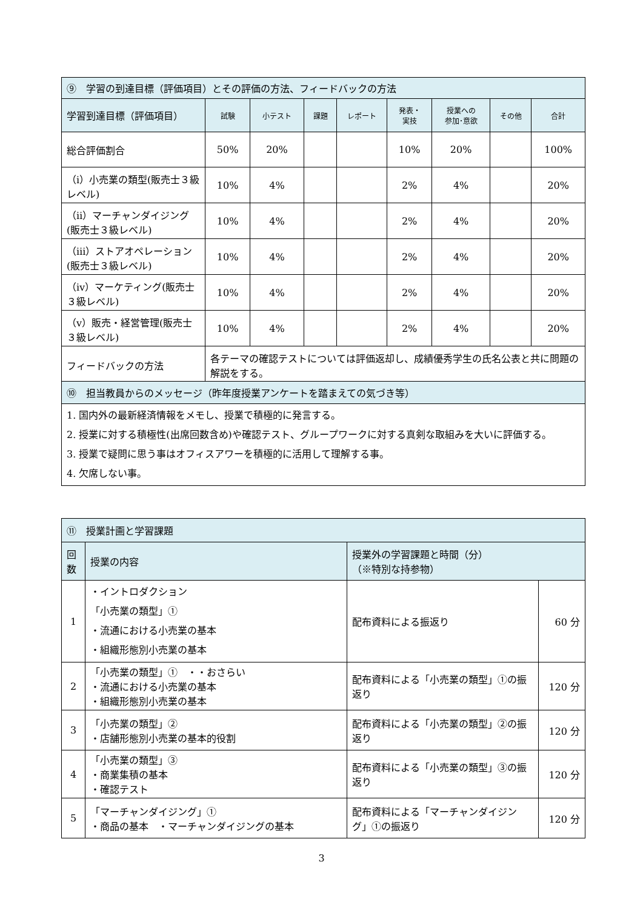| ⑨ 学習の到達目標（評価項目）とその評価の方法、フィードバックの方法 | | | | | | | | |
| --- | --- | --- | --- | --- | --- | --- | --- | --- |
| 学習到達目標（評価項目） | 試験 | 小テスト | 課題 | レポート | 発表・ 実技 | 授業への 参加･意欲 | その他 | 合計 |
| 総合評価割合 | 50% | 20% | | | 10% | 20% | | 100% |
| （ⅰ）小売業の類型(販売士３級レベル) | 10% | 4% | | | 2% | 4% | | 20% |
| （ⅱ）マーチャンダイジング(販売士３級レベル) | 10% | 4% | | | 2% | 4% | | 20% |
| （ⅲ）ストアオペレーション(販売士３級レベル) | 10% | 4% | | | 2% | 4% | | 20% |
| （ⅳ）マーケティング(販売士３級レベル) | 10% | 4% | | | 2% | 4% | | 20% |
| （ⅴ）販売・経営管理(販売士３級レベル) | 10% | 4% | | | 2% | 4% | | 20% |
| フィードバックの方法 | 各テーマの確認テストについては評価返却し、成績優秀学生の氏名公表と共に問題の解説をする。 | | | | | | | |
| ⑩ 担当教員からのメッセージ（昨年度授業アンケートを踏まえての気づき等） |
| --- |
| 1. 国内外の最新経済情報をメモし、授業で積極的に発言する。 2. 授業に対する積極性(出席回数含め)や確認テスト、グループワークに対する真剣な取組みを大いに評価する。 3. 授業で疑問に思う事はオフィスアワーを積極的に活用して理解する事。 4. 欠席しない事。 |
| ⑪ 授業計画と学習課題 | | | |
| --- | --- | --- | --- |
| 回 数 | 授業の内容 | 授業外の学習課題と時間（分） （※特別な持参物） | |
| 1 | ・イントロダクション 「小売業の類型」① ・流通における小売業の基本 ・組織形態別小売業の基本 | 配布資料による振返り | 60 分 |
| 2 | 「小売業の類型」① ・・おさらい ・流通における小売業の基本 ・組織形態別小売業の基本 | 配布資料による「小売業の類型」①の振返り | 120 分 |
| 3 | 「小売業の類型」② ・店舗形態別小売業の基本的役割 | 配布資料による「小売業の類型」②の振返り | 120 分 |
| 4 | 「小売業の類型」③ ・商業集積の基本 ・確認テスト | 配布資料による「小売業の類型」③の振返り | 120 分 |
| 5 | 「マーチャンダイジング」① ・商品の基本 ・マーチャンダイジングの基本 | 配布資料による「マーチャンダイジング」①の振返り | 120 分 |
3